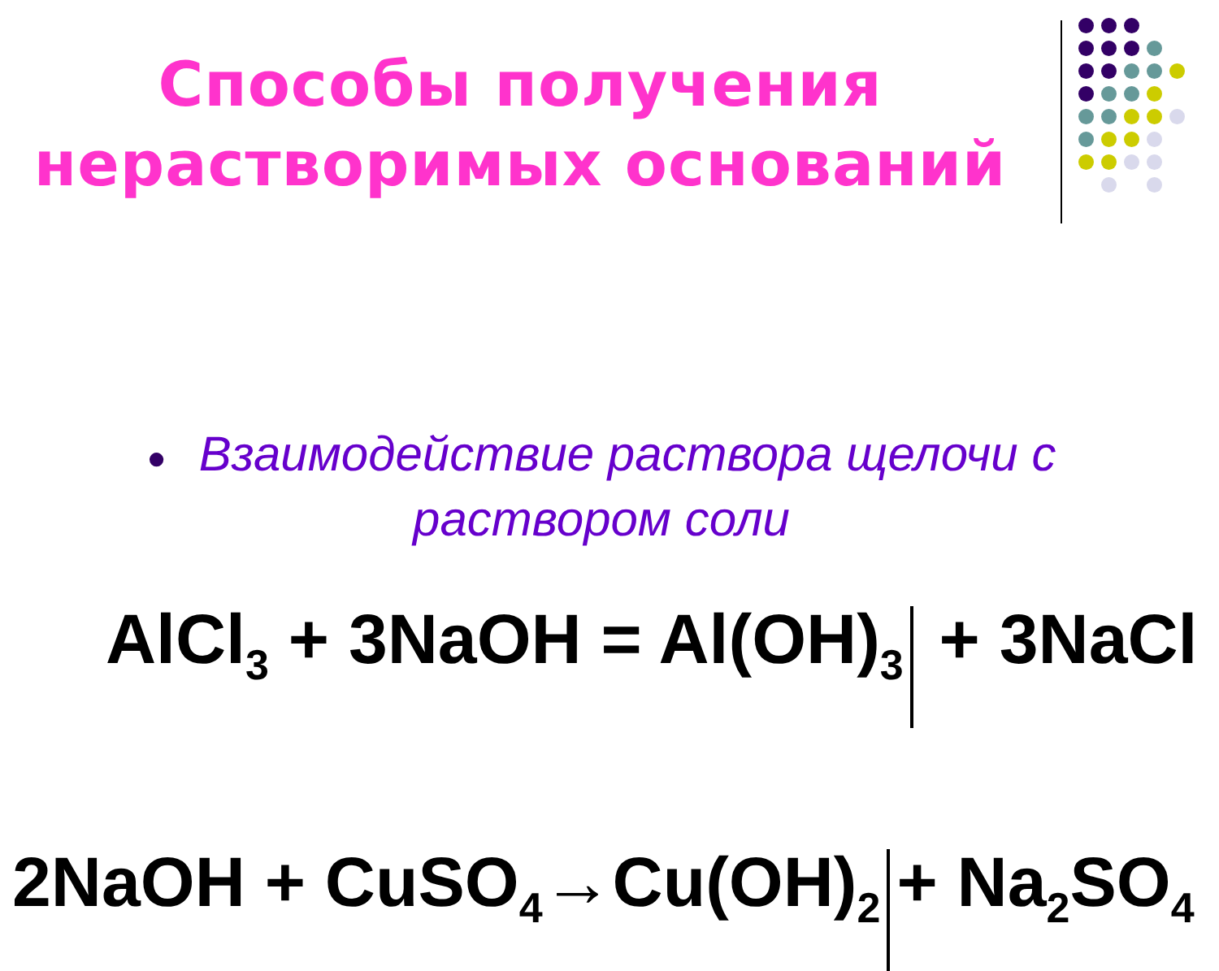Способы получения
нерастворимых оснований
● Взаимодействие раствора щелочи с раствором соли
AlCl<sub>3</sub> + 3NaOH = Al(OH)<sub>3</sub> + 3NaCl
2NaOH + CuSO<sub>4</sub>→Cu(OH)<sub>2</sub> + Na<sub>2</sub>SO<sub>4</sub>